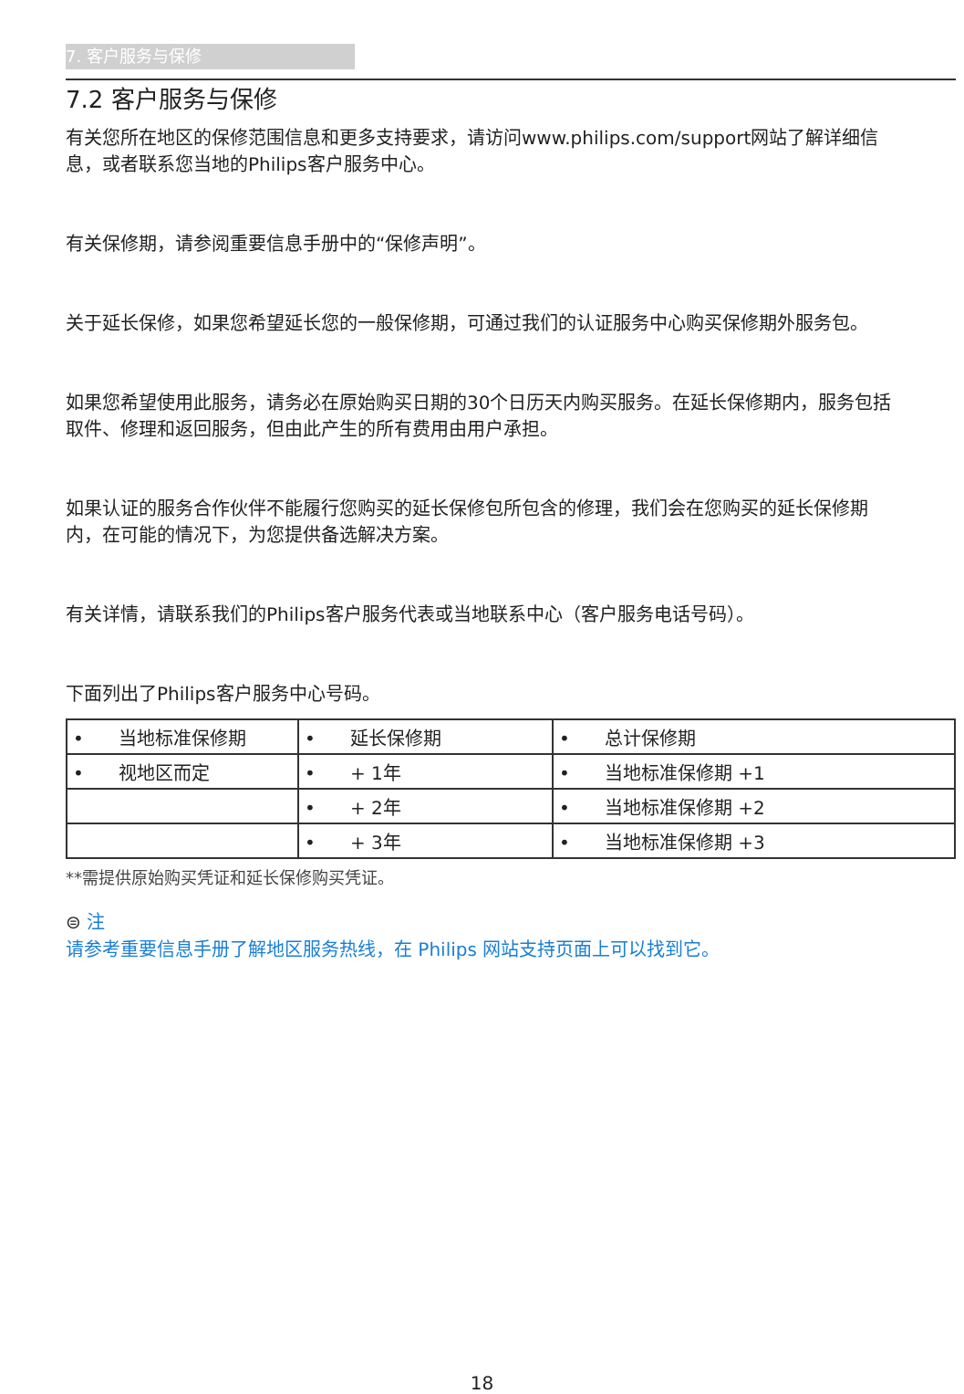7. 客户服务与保修
7.2 客户服务与保修
有关您所在地区的保修范围信息和更多支持要求，请访问www.philips.com/support网站了解详细信息，或者联系您当地的Philips客户服务中心。
有关保修期，请参阅重要信息手册中的“保修声明”。
关于延长保修，如果您希望延长您的一般保修期，可通过我们的认证服务中心购买保修期外服务包。
如果您希望使用此服务，请务必在原始购买日期的30个日历天内购买服务。在延长保修期内，服务包括取件、修理和返回服务，但由此产生的所有费用由用户承担。
如果认证的服务合作伙伴不能履行您购买的延长保修包所包含的修理，我们会在您购买的延长保修期内，在可能的情况下，为您提供备选解决方案。
有关详情，请联系我们的Philips客户服务代表或当地联系中心（客户服务电话号码）。
下面列出了Philips客户服务中心号码。
| • 当地标准保修期 | • 延长保修期 | • 总计保修期 |
| • 视地区而定 | • + 1年 | • 当地标准保修期 +1 |
| | • + 2年 | • 当地标准保修期 +2 |
| | • + 3年 | • 当地标准保修期 +3 |
**需提供原始购买凭证和延长保修购买凭证。
⊜ 注
请参考重要信息手册了解地区服务热线，在 Philips 网站支持页面上可以找到它。
18